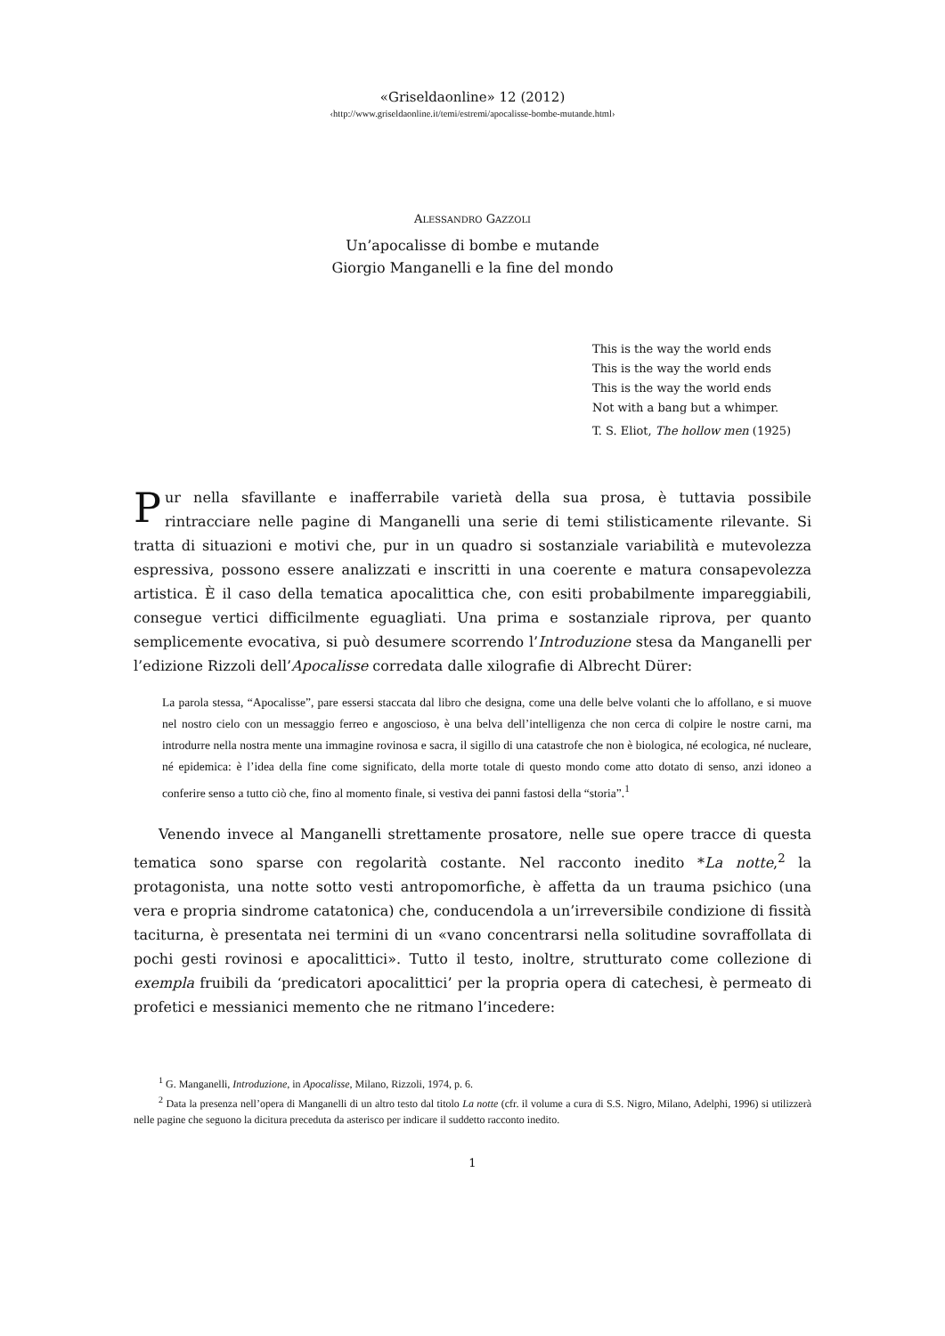«Griseldaonline» 12 (2012)
‹http://www.griseldaonline.it/temi/estremi/apocalisse-bombe-mutande.html›
ALESSANDRO GAZZOLI
Un’apocalisse di bombe e mutande
Giorgio Manganelli e la fine del mondo
This is the way the world ends
This is the way the world ends
This is the way the world ends
Not with a bang but a whimper.
T. S. Eliot, The hollow men (1925)
Pur nella sfavillante e inafferrabile varietà della sua prosa, è tuttavia possibile rintracciare nelle pagine di Manganelli una serie di temi stilisticamente rilevante. Si tratta di situazioni e motivi che, pur in un quadro si sostanziale variabilità e mutevolezza espressiva, possono essere analizzati e inscritti in una coerente e matura consapevolezza artistica. È il caso della tematica apocalittica che, con esiti probabilmente impareggiabili, consegue vertici difficilmente eguagliati. Una prima e sostanziale riprova, per quanto semplicemente evocativa, si può desumere scorrendo l’Introduzione stesa da Manganelli per l’edizione Rizzoli dell’Apocalisse corredata dalle xilografie di Albrecht Dürer:
La parola stessa, “Apocalisse”, pare essersi staccata dal libro che designa, come una delle belve volanti che lo affollano, e si muove nel nostro cielo con un messaggio ferreo e angoscioso, è una belva dell’intelligenza che non cerca di colpire le nostre carni, ma introdurre nella nostra mente una immagine rovinosa e sacra, il sigillo di una catastrofe che non è biologica, né ecologica, né nucleare, né epidemica: è l’idea della fine come significato, della morte totale di questo mondo come atto dotato di senso, anzi idoneo a conferire senso a tutto ciò che, fino al momento finale, si vestiva dei panni fastosi della “storia”.<sup>1</sup>
Venendo invece al Manganelli strettamente prosatore, nelle sue opere tracce di questa tematica sono sparse con regolarità costante. Nel racconto inedito *La notte,<sup>2</sup> la protagonista, una notte sotto vesti antropomorfiche, è affetta da un trauma psichico (una vera e propria sindrome catatonica) che, conducendola a un’irreversibile condizione di fissità taciturna, è presentata nei termini di un «vano concentrarsi nella solitudine sovraffollata di pochi gesti rovinosi e apocalittici». Tutto il testo, inoltre, strutturato come collezione di exempla fruibili da ‘predicatori apocalittici’ per la propria opera di catechesi, è permeato di profetici e messianici memento che ne ritmano l’incedere:
<sup>1</sup> G. Manganelli, Introduzione, in Apocalisse, Milano, Rizzoli, 1974, p. 6.
<sup>2</sup> Data la presenza nell’opera di Manganelli di un altro testo dal titolo La notte (cfr. il volume a cura di S.S. Nigro, Milano, Adelphi, 1996) si utilizzerà nelle pagine che seguono la dicitura preceduta da asterisco per indicare il suddetto racconto inedito.
1